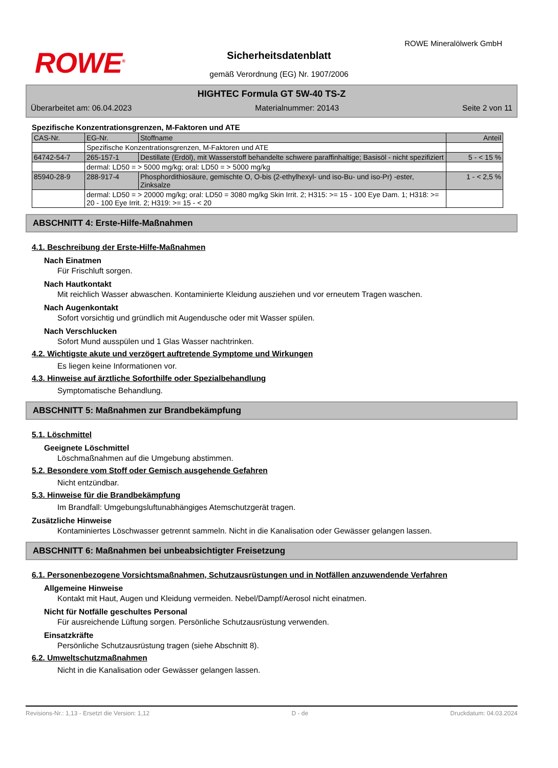ROWE<sup>®</sup>
ROWE Mineralölwerk GmbH
Sicherheitsdatenblatt
gemäß Verordnung (EG) Nr. 1907/2006
HIGHTEC Formula GT 5W-40 TS-Z
Überarbeitet am: 06.04.2023 Materialnummer: 20143 Seite 2 von 11
Spezifische Konzentrationsgrenzen, M-Faktoren und ATE
| CAS-Nr. | EG-Nr. | Stoffname | Anteil |
| --- | --- | --- | --- |
| | Spezifische Konzentrationsgrenzen, M-Faktoren und ATE | | |
| 64742-54-7 | 265-157-1 | Destillate (Erdöl), mit Wasserstoff behandelte schwere paraffinhaltige; Basisöl - nicht spezifiziert | 5 - < 15 % |
| | dermal: LD50 = > 5000 mg/kg; oral: LD50 = > 5000 mg/kg | | |
| 85940-28-9 | 288-917-4 | Phosphordithiosäure, gemischte O, O-bis (2-ethylhexyl- und iso-Bu- und iso-Pr) -ester, Zinksalze | 1 - < 2,5 % |
| | dermal: LD50 = > 20000 mg/kg; oral: LD50 = 3080 mg/kg Skin Irrit. 2; H315: >= 15 - 100 Eye Dam. 1; H318: >= 20 - 100 Eye Irrit. 2; H319: >= 15 - < 20 | | |
ABSCHNITT 4: Erste-Hilfe-Maßnahmen
4.1. Beschreibung der Erste-Hilfe-Maßnahmen
Nach Einatmen
Für Frischluft sorgen.
Nach Hautkontakt
Mit reichlich Wasser abwaschen. Kontaminierte Kleidung ausziehen und vor erneutem Tragen waschen.
Nach Augenkontakt
Sofort vorsichtig und gründlich mit Augendusche oder mit Wasser spülen.
Nach Verschlucken
Sofort Mund ausspülen und 1 Glas Wasser nachtrinken.
4.2. Wichtigste akute und verzögert auftretende Symptome und Wirkungen
Es liegen keine Informationen vor.
4.3. Hinweise auf ärztliche Soforthilfe oder Spezialbehandlung
Symptomatische Behandlung.
ABSCHNITT 5: Maßnahmen zur Brandbekämpfung
5.1. Löschmittel
Geeignete Löschmittel
Löschmaßnahmen auf die Umgebung abstimmen.
5.2. Besondere vom Stoff oder Gemisch ausgehende Gefahren
Nicht entzündbar.
5.3. Hinweise für die Brandbekämpfung
Im Brandfall: Umgebungsluftunabhängiges Atemschutzgerät tragen.
Zusätzliche Hinweise
Kontaminiertes Löschwasser getrennt sammeln. Nicht in die Kanalisation oder Gewässer gelangen lassen.
ABSCHNITT 6: Maßnahmen bei unbeabsichtigter Freisetzung
6.1. Personenbezogene Vorsichtsmaßnahmen, Schutzausrüstungen und in Notfällen anzuwendende Verfahren
Allgemeine Hinweise
Kontakt mit Haut, Augen und Kleidung vermeiden. Nebel/Dampf/Aerosol nicht einatmen.
Nicht für Notfälle geschultes Personal
Für ausreichende Lüftung sorgen. Persönliche Schutzausrüstung verwenden.
Einsatzkräfte
Persönliche Schutzausrüstung tragen (siehe Abschnitt 8).
6.2. Umweltschutzmaßnahmen
Nicht in die Kanalisation oder Gewässer gelangen lassen.
Revisions-Nr.: 1,13 - Ersetzt die Version: 1,12 D - de Druckdatum: 04.03.2024